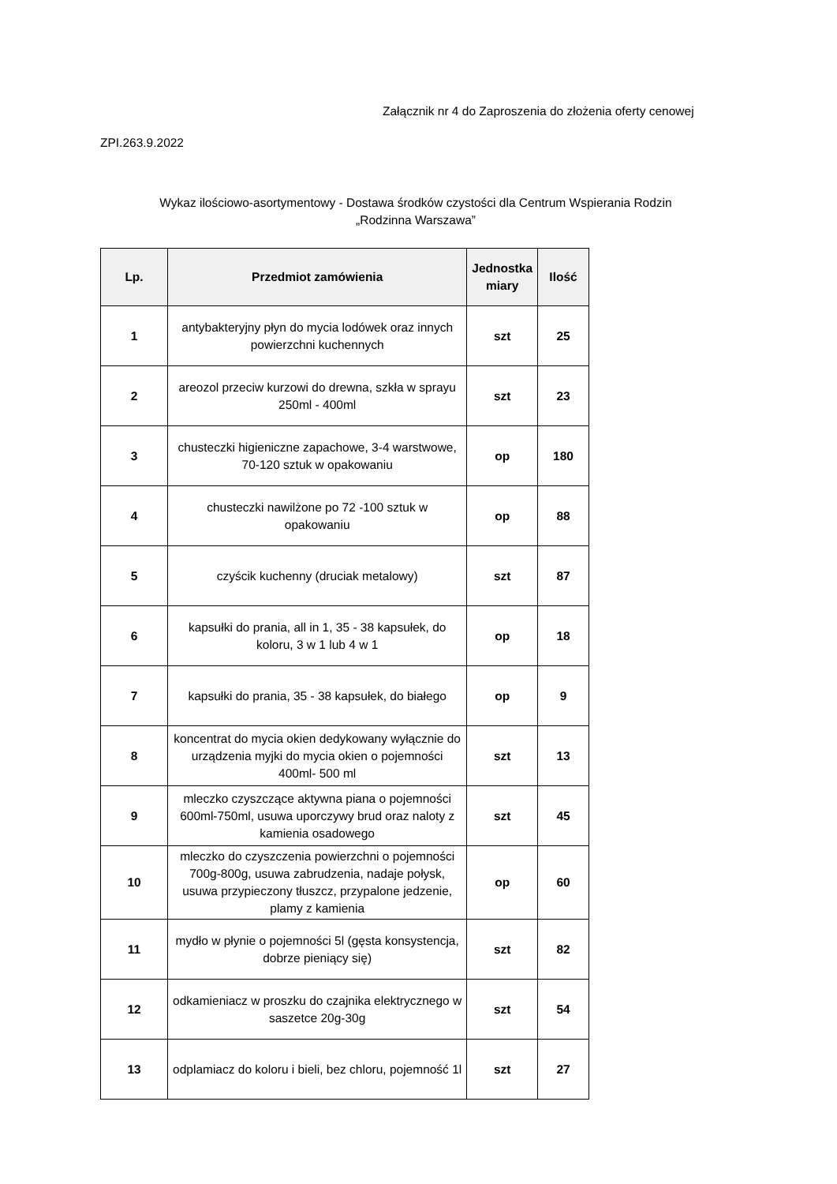Załącznik nr 4 do Zaproszenia do złożenia oferty cenowej
ZPI.263.9.2022
Wykaz ilościowo-asortymentowy - Dostawa środków czystości dla Centrum Wspierania Rodzin
„Rodzinna Warszawa”
| Lp. | Przedmiot zamówienia | Jednostka miary | Ilość |
| --- | --- | --- | --- |
| 1 | antybakteryjny płyn do mycia lodówek oraz innych powierzchni kuchennych | szt | 25 |
| 2 | areozol przeciw kurzowi do drewna, szkła w sprayu 250ml - 400ml | szt | 23 |
| 3 | chusteczki higieniczne zapachowe, 3-4 warstwowe, 70-120 sztuk w opakowaniu | op | 180 |
| 4 | chusteczki nawilżone po 72 -100 sztuk w opakowaniu | op | 88 |
| 5 | czyścik kuchenny (druciak metalowy) | szt | 87 |
| 6 | kapsułki do prania, all in 1, 35 - 38 kapsułek, do koloru, 3 w 1 lub 4 w 1 | op | 18 |
| 7 | kapsułki do prania, 35 - 38 kapsułek, do białego | op | 9 |
| 8 | koncentrat do mycia okien dedykowany wyłącznie do urządzenia myjki do mycia okien o pojemności 400ml- 500 ml | szt | 13 |
| 9 | mleczko czyszczące aktywna piana o pojemności 600ml-750ml, usuwa uporczywy brud oraz naloty z kamienia osadowego | szt | 45 |
| 10 | mleczko do czyszczenia powierzchni o pojemności 700g-800g, usuwa zabrudzenia, nadaje połysk, usuwa przypieczony tłuszcz, przypalone jedzenie, plamy z kamienia | op | 60 |
| 11 | mydło w płynie o pojemności 5l (gęsta konsystencja, dobrze pieniący się) | szt | 82 |
| 12 | odkamieniacz w proszku do czajnika elektrycznego w saszetce 20g-30g | szt | 54 |
| 13 | odplamiacz do koloru i bieli, bez chloru, pojemność 1l | szt | 27 |